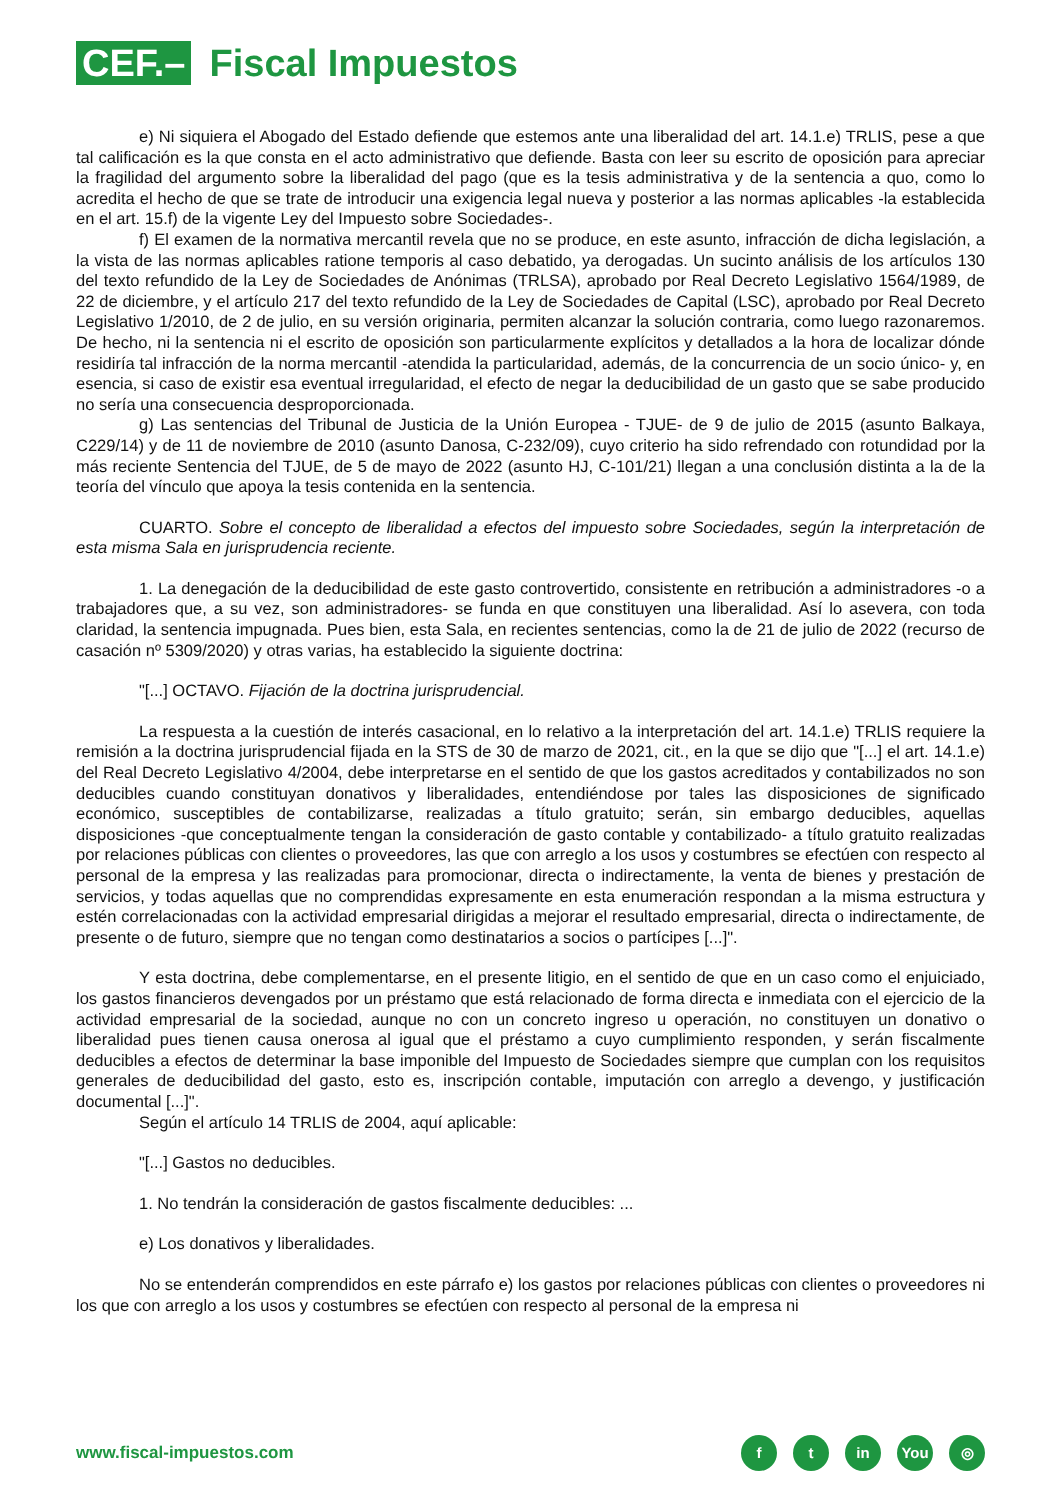CEF.– Fiscal Impuestos
e) Ni siquiera el Abogado del Estado defiende que estemos ante una liberalidad del art. 14.1.e) TRLIS, pese a que tal calificación es la que consta en el acto administrativo que defiende. Basta con leer su escrito de oposición para apreciar la fragilidad del argumento sobre la liberalidad del pago (que es la tesis administrativa y de la sentencia a quo, como lo acredita el hecho de que se trate de introducir una exigencia legal nueva y posterior a las normas aplicables -la establecida en el art. 15.f) de la vigente Ley del Impuesto sobre Sociedades-.
f) El examen de la normativa mercantil revela que no se produce, en este asunto, infracción de dicha legislación, a la vista de las normas aplicables ratione temporis al caso debatido, ya derogadas. Un sucinto análisis de los artículos 130 del texto refundido de la Ley de Sociedades de Anónimas (TRLSA), aprobado por Real Decreto Legislativo 1564/1989, de 22 de diciembre, y el artículo 217 del texto refundido de la Ley de Sociedades de Capital (LSC), aprobado por Real Decreto Legislativo 1/2010, de 2 de julio, en su versión originaria, permiten alcanzar la solución contraria, como luego razonaremos. De hecho, ni la sentencia ni el escrito de oposición son particularmente explícitos y detallados a la hora de localizar dónde residiría tal infracción de la norma mercantil -atendida la particularidad, además, de la concurrencia de un socio único- y, en esencia, si caso de existir esa eventual irregularidad, el efecto de negar la deducibilidad de un gasto que se sabe producido no sería una consecuencia desproporcionada.
g) Las sentencias del Tribunal de Justicia de la Unión Europea - TJUE- de 9 de julio de 2015 (asunto Balkaya, C229/14) y de 11 de noviembre de 2010 (asunto Danosa, C-232/09), cuyo criterio ha sido refrendado con rotundidad por la más reciente Sentencia del TJUE, de 5 de mayo de 2022 (asunto HJ, C-101/21) llegan a una conclusión distinta a la de la teoría del vínculo que apoya la tesis contenida en la sentencia.
CUARTO. Sobre el concepto de liberalidad a efectos del impuesto sobre Sociedades, según la interpretación de esta misma Sala en jurisprudencia reciente.
1. La denegación de la deducibilidad de este gasto controvertido, consistente en retribución a administradores -o a trabajadores que, a su vez, son administradores- se funda en que constituyen una liberalidad. Así lo asevera, con toda claridad, la sentencia impugnada. Pues bien, esta Sala, en recientes sentencias, como la de 21 de julio de 2022 (recurso de casación nº 5309/2020) y otras varias, ha establecido la siguiente doctrina:
"[...] OCTAVO. Fijación de la doctrina jurisprudencial.
La respuesta a la cuestión de interés casacional, en lo relativo a la interpretación del art. 14.1.e) TRLIS requiere la remisión a la doctrina jurisprudencial fijada en la STS de 30 de marzo de 2021, cit., en la que se dijo que "[...] el art. 14.1.e) del Real Decreto Legislativo 4/2004, debe interpretarse en el sentido de que los gastos acreditados y contabilizados no son deducibles cuando constituyan donativos y liberalidades, entendiéndose por tales las disposiciones de significado económico, susceptibles de contabilizarse, realizadas a título gratuito; serán, sin embargo deducibles, aquellas disposiciones -que conceptualmente tengan la consideración de gasto contable y contabilizado- a título gratuito realizadas por relaciones públicas con clientes o proveedores, las que con arreglo a los usos y costumbres se efectúen con respecto al personal de la empresa y las realizadas para promocionar, directa o indirectamente, la venta de bienes y prestación de servicios, y todas aquellas que no comprendidas expresamente en esta enumeración respondan a la misma estructura y estén correlacionadas con la actividad empresarial dirigidas a mejorar el resultado empresarial, directa o indirectamente, de presente o de futuro, siempre que no tengan como destinatarios a socios o partícipes [...]".
Y esta doctrina, debe complementarse, en el presente litigio, en el sentido de que en un caso como el enjuiciado, los gastos financieros devengados por un préstamo que está relacionado de forma directa e inmediata con el ejercicio de la actividad empresarial de la sociedad, aunque no con un concreto ingreso u operación, no constituyen un donativo o liberalidad pues tienen causa onerosa al igual que el préstamo a cuyo cumplimiento responden, y serán fiscalmente deducibles a efectos de determinar la base imponible del Impuesto de Sociedades siempre que cumplan con los requisitos generales de deducibilidad del gasto, esto es, inscripción contable, imputación con arreglo a devengo, y justificación documental [...]".
Según el artículo 14 TRLIS de 2004, aquí aplicable:
"[...] Gastos no deducibles.
1. No tendrán la consideración de gastos fiscalmente deducibles: ...
e) Los donativos y liberalidades.
No se entenderán comprendidos en este párrafo e) los gastos por relaciones públicas con clientes o proveedores ni los que con arreglo a los usos y costumbres se efectúen con respecto al personal de la empresa ni
www.fiscal-impuestos.com f t in You ◎